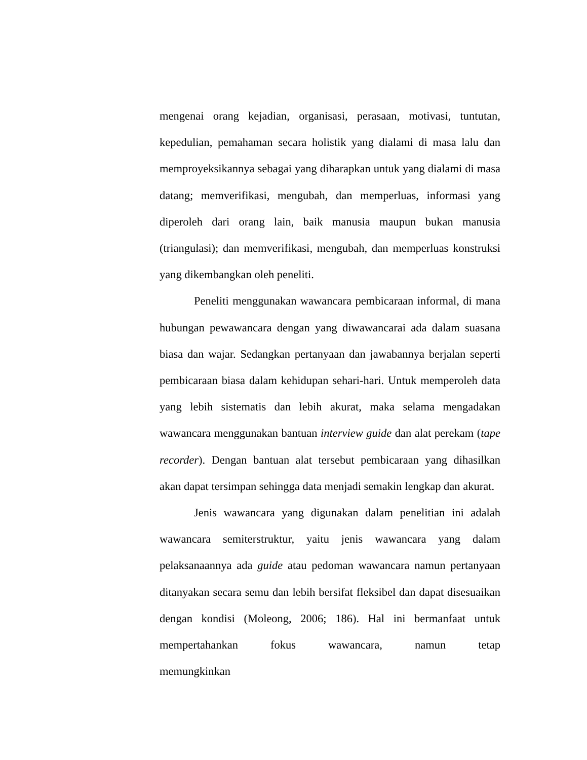mengenai orang kejadian, organisasi, perasaan, motivasi, tuntutan, kepedulian, pemahaman secara holistik yang dialami di masa lalu dan memproyeksikannya sebagai yang diharapkan untuk yang dialami di masa datang; memverifikasi, mengubah, dan memperluas, informasi yang diperoleh dari orang lain, baik manusia maupun bukan manusia (triangulasi); dan memverifikasi, mengubah, dan memperluas konstruksi yang dikembangkan oleh peneliti.
Peneliti menggunakan wawancara pembicaraan informal, di mana hubungan pewawancara dengan yang diwawancarai ada dalam suasana biasa dan wajar. Sedangkan pertanyaan dan jawabannya berjalan seperti pembicaraan biasa dalam kehidupan sehari-hari. Untuk memperoleh data yang lebih sistematis dan lebih akurat, maka selama mengadakan wawancara menggunakan bantuan interview guide dan alat perekam (tape recorder). Dengan bantuan alat tersebut pembicaraan yang dihasilkan akan dapat tersimpan sehingga data menjadi semakin lengkap dan akurat.
Jenis wawancara yang digunakan dalam penelitian ini adalah wawancara semiterstruktur, yaitu jenis wawancara yang dalam pelaksanaannya ada guide atau pedoman wawancara namun pertanyaan ditanyakan secara semu dan lebih bersifat fleksibel dan dapat disesuaikan dengan kondisi (Moleong, 2006; 186). Hal ini bermanfaat untuk mempertahankan fokus wawancara, namun tetap memungkinkan